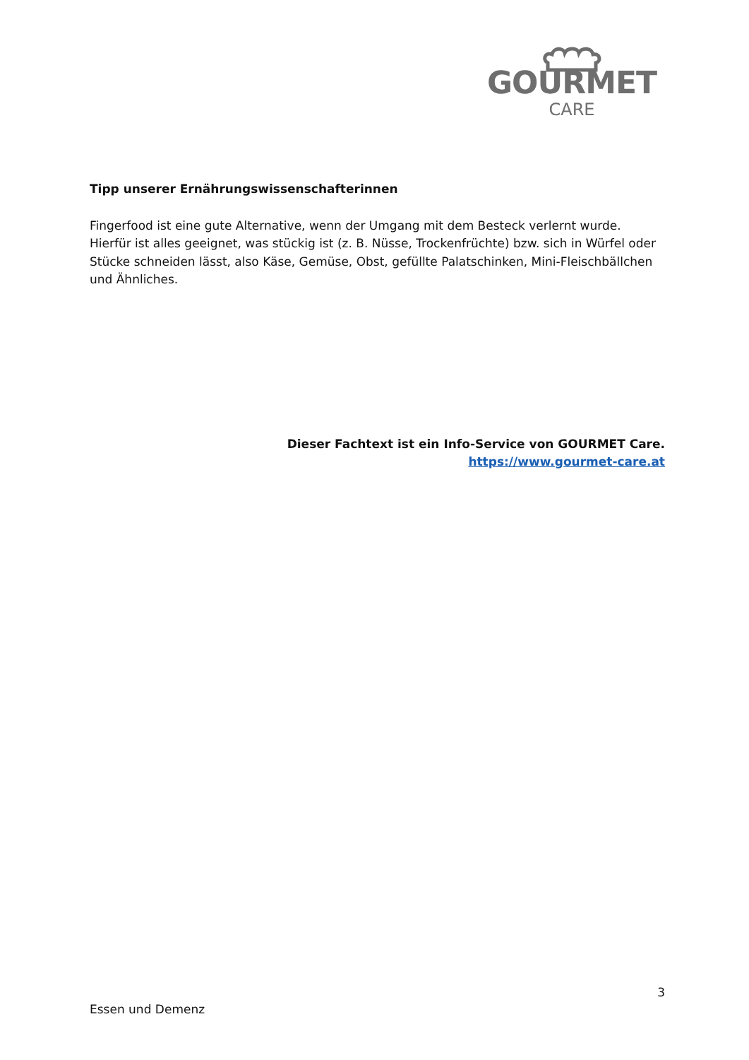GOURMET
CARE
Tipp unserer Ernährungswissenschafterinnen
Fingerfood ist eine gute Alternative, wenn der Umgang mit dem Besteck verlernt wurde. Hierfür ist alles geeignet, was stückig ist (z. B. Nüsse, Trockenfrüchte) bzw. sich in Würfel oder Stücke schneiden lässt, also Käse, Gemüse, Obst, gefüllte Palatschinken, Mini-Fleischbällchen und Ähnliches.
Dieser Fachtext ist ein Info-Service von GOURMET Care.
https://www.gourmet-care.at
3
Essen und Demenz